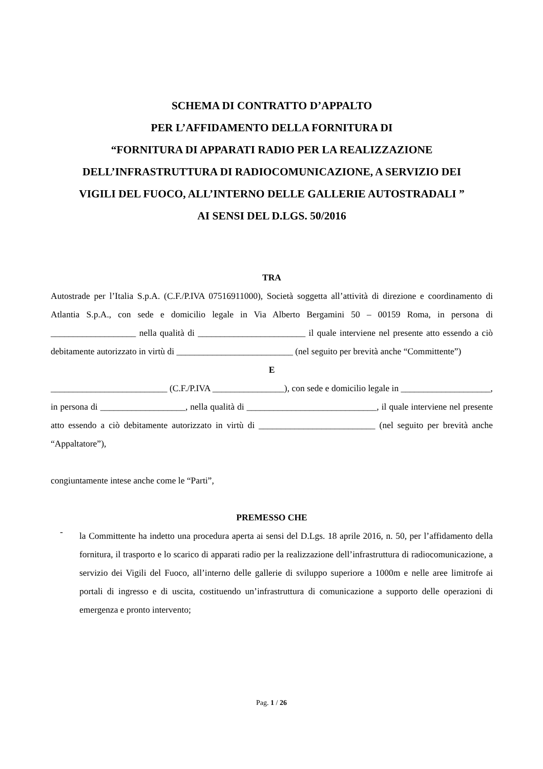SCHEMA DI CONTRATTO D’APPALTO
PER L’AFFIDAMENTO DELLA FORNITURA DI
“FORNITURA DI APPARATI RADIO PER LA REALIZZAZIONE
DELL’INFRASTRUTTURA DI RADIOCOMUNICAZIONE, A SERVIZIO DEI
VIGILI DEL FUOCO, ALL’INTERNO DELLE GALLERIE AUTOSTRADALI ”
AI SENSI DEL D.LGS. 50/2016
TRA
Autostrade per l’Italia S.p.A. (C.F./P.IVA 07516911000), Società soggetta all’attività di direzione e coordinamento di Atlantia S.p.A., con sede e domicilio legale in Via Alberto Bergamini 50 – 00159 Roma, in persona di ___________________ nella qualità di ________________________ il quale interviene nel presente atto essendo a ciò debitamente autorizzato in virtù di __________________________ (nel seguito per brevità anche “Committente”)
E
__________________________ (C.F./P.IVA ________________), con sede e domicilio legale in ____________________, in persona di ___________________, nella qualità di _____________________________, il quale interviene nel presente atto essendo a ciò debitamente autorizzato in virtù di __________________________ (nel seguito per brevità anche “Appaltatore”),
congiuntamente intese anche come le “Parti”,
PREMESSO CHE
-
la Committente ha indetto una procedura aperta ai sensi del D.Lgs. 18 aprile 2016, n. 50, per l’affidamento della fornitura, il trasporto e lo scarico di apparati radio per la realizzazione dell’infrastruttura di radiocomunicazione, a servizio dei Vigili del Fuoco, all’interno delle gallerie di sviluppo superiore a 1000m e nelle aree limitrofe ai portali di ingresso e di uscita, costituendo un’infrastruttura di comunicazione a supporto delle operazioni di emergenza e pronto intervento;
Pag. 1 / 26